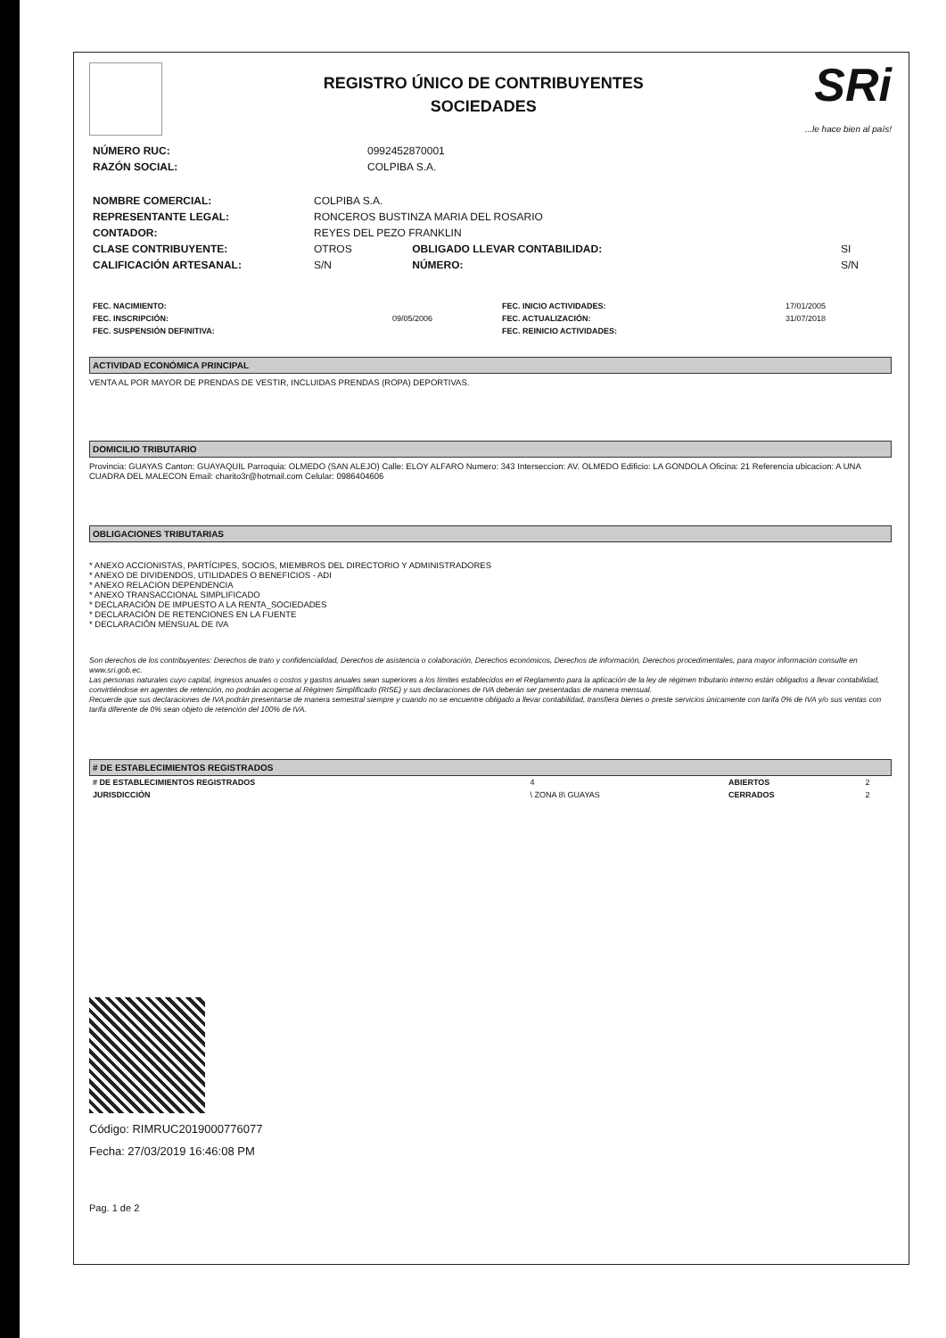REGISTRO ÚNICO DE CONTRIBUYENTES
SOCIEDADES
SRi...le hace bien al país!
| NÚMERO RUC: | 0992452870001 |
| RAZÓN SOCIAL: | COLPIBA S.A. |
| NOMBRE COMERCIAL: | COLPIBA S.A. | | |
| REPRESENTANTE LEGAL: | RONCEROS BUSTINZA MARIA DEL ROSARIO | | |
| CONTADOR: | REYES DEL PEZO FRANKLIN | | |
| CLASE CONTRIBUYENTE: | OTROS | OBLIGADO LLEVAR CONTABILIDAD: | SI |
| CALIFICACIÓN ARTESANAL: | S/N | NÚMERO: | S/N |
| FEC. NACIMIENTO: | | FEC. INICIO ACTIVIDADES: | 17/01/2005 |
| FEC. INSCRIPCIÓN: | 09/05/2006 | FEC. ACTUALIZACIÓN: | 31/07/2018 |
| FEC. SUSPENSIÓN DEFINITIVA: | | FEC. REINICIO ACTIVIDADES: | |
ACTIVIDAD ECONÓMICA PRINCIPAL
VENTA AL POR MAYOR DE PRENDAS DE VESTIR, INCLUIDAS PRENDAS (ROPA) DEPORTIVAS.
DOMICILIO TRIBUTARIO
Provincia: GUAYAS Canton: GUAYAQUIL Parroquia: OLMEDO (SAN ALEJO) Calle: ELOY ALFARO Numero: 343 Interseccion: AV. OLMEDO Edificio: LA GONDOLA Oficina: 21 Referencia ubicacion: A UNA CUADRA DEL MALECON Email: charito3r@hotmail.com Celular: 0986404606
OBLIGACIONES TRIBUTARIAS
* ANEXO ACCIONISTAS, PARTÍCIPES, SOCIOS, MIEMBROS DEL DIRECTORIO Y ADMINISTRADORES
* ANEXO DE DIVIDENDOS, UTILIDADES O BENEFICIOS - ADI
* ANEXO RELACION DEPENDENCIA
* ANEXO TRANSACCIONAL SIMPLIFICADO
* DECLARACIÓN DE IMPUESTO A LA RENTA_SOCIEDADES
* DECLARACIÓN DE RETENCIONES EN LA FUENTE
* DECLARACIÓN MENSUAL DE IVA
Son derechos de los contribuyentes: Derechos de trato y confidencialidad, Derechos de asistencia o colaboración, Derechos económicos, Derechos de información, Derechos procedimentales, para mayor información consulte en www.sri.gob.ec.
Las personas naturales cuyo capital, ingresos anuales o costos y gastos anuales sean superiores a los límites establecidos en el Reglamento para la aplicación de la ley de régimen tributario interno están obligados a llevar contabilidad, convirtiéndose en agentes de retención, no podrán acogerse al Régimen Simplificado (RISE) y sus declaraciones de IVA deberán ser presentadas de manera mensual.
Recuerde que sus declaraciones de IVA podrán presentarse de manera semestral siempre y cuando no se encuentre obligado a llevar contabilidad, transfiera bienes o preste servicios únicamente con tarifa 0% de IVA y/o sus ventas con tarifa diferente de 0% sean objeto de retención del 100% de IVA.
# DE ESTABLECIMIENTOS REGISTRADOS
| # DE ESTABLECIMIENTOS REGISTRADOS | 4 | ABIERTOS | 2 |
| JURISDICCIÓN | \ ZONA 8\ GUAYAS | CERRADOS | 2 |
Código: RIMRUC2019000776077
Fecha: 27/03/2019 16:46:08 PM
Pag. 1 de 2